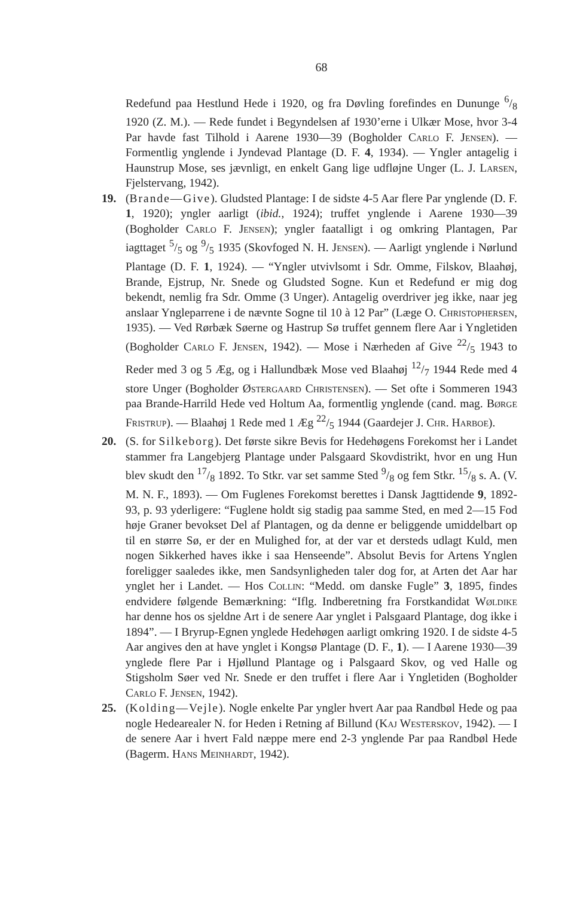68
Redefund paa Hestlund Hede i 1920, og fra Døvling forefindes en Dun­unge 6/8 1920 (Z. M.). — Rede fundet i Begyndelsen af 1930’erne i Ul­kær Mose, hvor 3-4 Par havde fast Tilhold i Aarene 1930—39 (Bog­holder Carlo F. Jensen). — Formentlig ynglende i Jyndevad Plantage (D. F. 4, 1934). — Yngler antagelig i Haunstrup Mose, ses jævnligt, en enkelt Gang lige udfløjne Unger (L. J. Larsen, Fjelstervang, 1942).
19. (Brande—Give). Gludsted Plantage: I de sidste 4-5 Aar flere Par ynglende (D. F. 1, 1920); yngler aarligt (ibid., 1924); truffet ynglende i Aarene 1930—39 (Bogholder Carlo F. Jensen); yngler faatalligt i og omkring Plantagen, Par iagttaget 5/5 og 9/5 1935 (Skovfoged N. H. Jensen). — Aarligt ynglende i Nørlund Plantage (D. F. 1, 1924). — “Yngler utvivlsomt i Sdr. Omme, Filskov, Blaahøj, Brande, Ejstrup, Nr. Snede og Gludsted Sogne. Kun et Redefund er mig dog bekendt, nemlig fra Sdr. Omme (3 Unger). Antagelig overdriver jeg ikke, naar jeg anslaar Yngleparrene i de nævnte Sogne til 10 à 12 Par” (Læge O. Christophersen, 1935). — Ved Rørbæk Søerne og Hastrup Sø truffet gennem flere Aar i Yngletiden (Bogholder Carlo F. Jensen, 1942). — Mose i Nærheden af Give 22/5 1943 to Reder med 3 og 5 Æg, og i Hallundbæk Mose ved Blaahøj 12/7 1944 Rede med 4 store Unger (Bog­holder Østergaard Christensen). — Set ofte i Sommeren 1943 paa Brande-Harrild Hede ved Holtum Aa, formentlig ynglende (cand. mag. Børge Fristrup). — Blaahøj 1 Rede med 1 Æg 22/5 1944 (Gaardejer J. Chr. Harboe).
20. (S. for Silkeborg). Det første sikre Bevis for Hedehøgens Forekomst her i Landet stammer fra Langebjerg Plantage under Palsgaard Skov­distrikt, hvor en ung Hun blev skudt den 17/8 1892. To Stkr. var set samme Sted 9/8 og fem Stkr. 15/8 s. A. (V. M. N. F., 1893). — Om Fuglenes Forekomst berettes i Dansk Jagttidende 9, 1892-93, p. 93 yderligere: “Fuglene holdt sig stadig paa samme Sted, en med 2—15 Fod høje Graner bevokset Del af Plantagen, og da denne er beliggende umid­delbart op til en større Sø, er der en Mulighed for, at der var et der­steds udlagt Kuld, men nogen Sikkerhed haves ikke i saa Henseende”. Absolut Bevis for Artens Ynglen foreligger saaledes ikke, men Sand­synligheden taler dog for, at Arten det Aar har ynglet her i Landet. — Hos Collin: “Medd. om danske Fugle” 3, 1895, findes endvidere følgende Bemærkning: “Iflg. Indberetning fra Forstkandidat Wøldike har denne hos os sjeldne Art i de senere Aar ynglet i Palsgaard Plan­tage, dog ikke i 1894”. — I Bryrup-Egnen ynglede Hedehøgen aarligt omkring 1920. I de sidste 4-5 Aar angives den at have ynglet i Kongsø Plantage (D. F., 1). — I Aarene 1930—39 ynglede flere Par i Hjøllund Plantage og i Palsgaard Skov, og ved Halle og Stigsholm Søer ved Nr. Snede er den truffet i flere Aar i Yngletiden (Bogholder Carlo F. Jensen, 1942).
25. (Kolding—Vejle). Nogle enkelte Par yngler hvert Aar paa Randbøl Hede og paa nogle Hedearealer N. for Heden i Retning af Billund (Kaj Westerskov, 1942). — I de senere Aar i hvert Fald næppe mere end 2-3 ynglende Par paa Randbøl Hede (Bagerm. Hans Meinhardt, 1942).